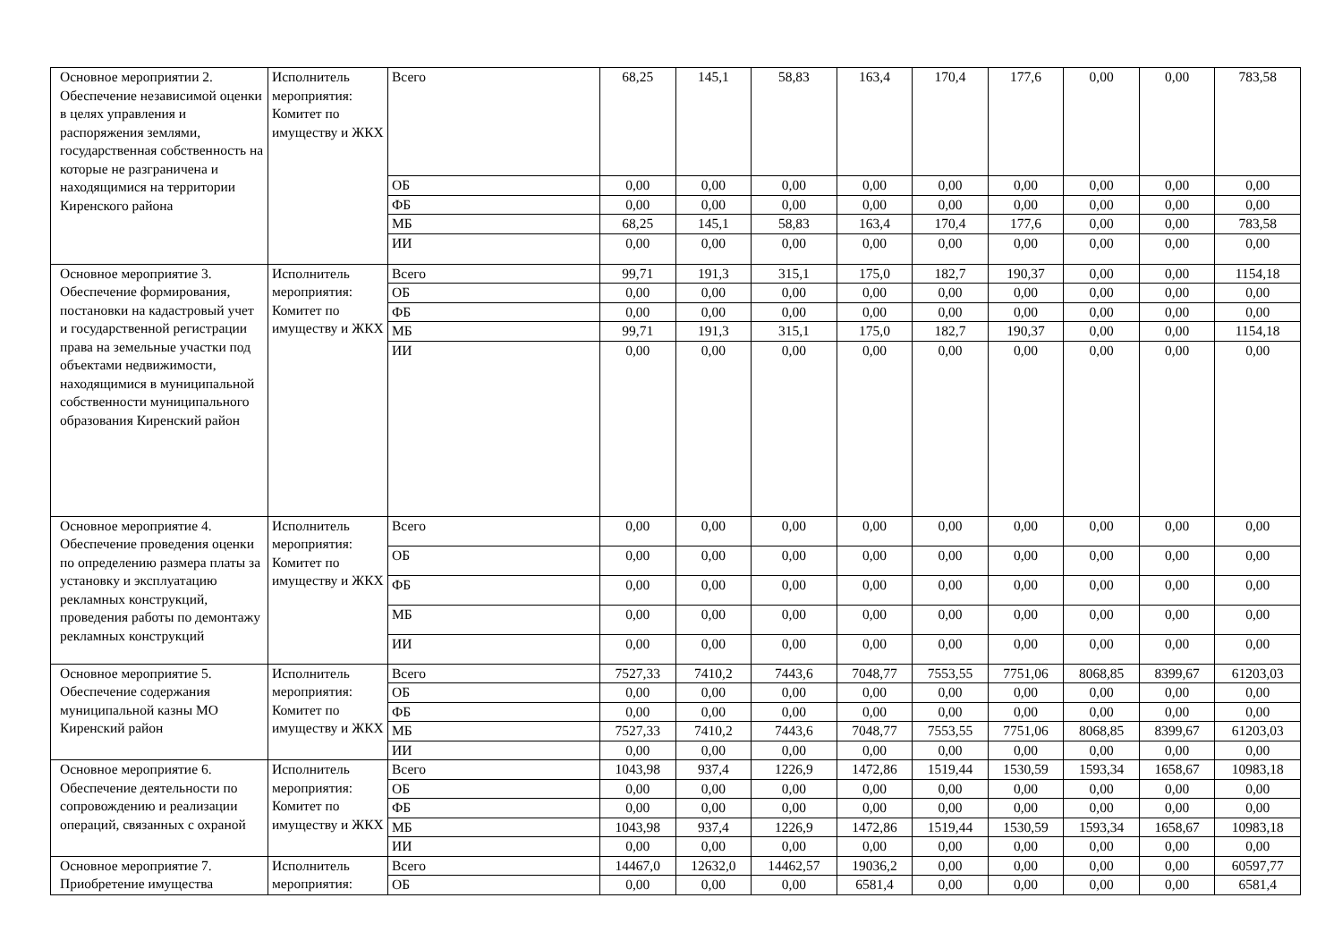| Основное мероприятии 2. Обеспечение независимой оценки в целях управления и распоряжения землями, государственная собственность на которые не разграничена и находящимися на территории Киренского района | Исполнитель мероприятия: Комитет по имуществу и ЖКХ | Всего | 68,25 | 145,1 | 58,83 | 163,4 | 170,4 | 177,6 | 0,00 | 0,00 | 783,58 |
| | | ОБ | 0,00 | 0,00 | 0,00 | 0,00 | 0,00 | 0,00 | 0,00 | 0,00 | 0,00 |
| | | ФБ | 0,00 | 0,00 | 0,00 | 0,00 | 0,00 | 0,00 | 0,00 | 0,00 | 0,00 |
| | | МБ | 68,25 | 145,1 | 58,83 | 163,4 | 170,4 | 177,6 | 0,00 | 0,00 | 783,58 |
| | | ИИ | 0,00 | 0,00 | 0,00 | 0,00 | 0,00 | 0,00 | 0,00 | 0,00 | 0,00 |
| Основное мероприятие 3. Обеспечение формирования, постановки на кадастровый учет и государственной регистрации права на земельные участки под объектами недвижимости, находящимися в муниципальной собственности муниципального образования Киренский район | Исполнитель мероприятия: Комитет по имуществу и ЖКХ | Всего | 99,71 | 191,3 | 315,1 | 175,0 | 182,7 | 190,37 | 0,00 | 0,00 | 1154,18 |
| | | ОБ | 0,00 | 0,00 | 0,00 | 0,00 | 0,00 | 0,00 | 0,00 | 0,00 | 0,00 |
| | | ФБ | 0,00 | 0,00 | 0,00 | 0,00 | 0,00 | 0,00 | 0,00 | 0,00 | 0,00 |
| | | МБ | 99,71 | 191,3 | 315,1 | 175,0 | 182,7 | 190,37 | 0,00 | 0,00 | 1154,18 |
| | | ИИ | 0,00 | 0,00 | 0,00 | 0,00 | 0,00 | 0,00 | 0,00 | 0,00 | 0,00 |
| Основное мероприятие 4. Обеспечение проведения оценки по определению размера платы за установку и эксплуатацию рекламных конструкций, проведения работы по демонтажу рекламных конструкций | Исполнитель мероприятия: Комитет по имуществу и ЖКХ | Всего | 0,00 | 0,00 | 0,00 | 0,00 | 0,00 | 0,00 | 0,00 | 0,00 | 0,00 |
| | | ОБ | 0,00 | 0,00 | 0,00 | 0,00 | 0,00 | 0,00 | 0,00 | 0,00 | 0,00 |
| | | ФБ | 0,00 | 0,00 | 0,00 | 0,00 | 0,00 | 0,00 | 0,00 | 0,00 | 0,00 |
| | | МБ | 0,00 | 0,00 | 0,00 | 0,00 | 0,00 | 0,00 | 0,00 | 0,00 | 0,00 |
| | | ИИ | 0,00 | 0,00 | 0,00 | 0,00 | 0,00 | 0,00 | 0,00 | 0,00 | 0,00 |
| Основное мероприятие 5. Обеспечение содержания муниципальной казны МО Киренский район | Исполнитель мероприятия: Комитет по имуществу и ЖКХ | Всего | 7527,33 | 7410,2 | 7443,6 | 7048,77 | 7553,55 | 7751,06 | 8068,85 | 8399,67 | 61203,03 |
| | | ОБ | 0,00 | 0,00 | 0,00 | 0,00 | 0,00 | 0,00 | 0,00 | 0,00 | 0,00 |
| | | ФБ | 0,00 | 0,00 | 0,00 | 0,00 | 0,00 | 0,00 | 0,00 | 0,00 | 0,00 |
| | | МБ | 7527,33 | 7410,2 | 7443,6 | 7048,77 | 7553,55 | 7751,06 | 8068,85 | 8399,67 | 61203,03 |
| | | ИИ | 0,00 | 0,00 | 0,00 | 0,00 | 0,00 | 0,00 | 0,00 | 0,00 | 0,00 |
| Основное мероприятие 6. Обеспечение деятельности по сопровождению и реализации операций, связанных с охраной | Исполнитель мероприятия: Комитет по имуществу и ЖКХ | Всего | 1043,98 | 937,4 | 1226,9 | 1472,86 | 1519,44 | 1530,59 | 1593,34 | 1658,67 | 10983,18 |
| | | ОБ | 0,00 | 0,00 | 0,00 | 0,00 | 0,00 | 0,00 | 0,00 | 0,00 | 0,00 |
| | | ФБ | 0,00 | 0,00 | 0,00 | 0,00 | 0,00 | 0,00 | 0,00 | 0,00 | 0,00 |
| | | МБ | 1043,98 | 937,4 | 1226,9 | 1472,86 | 1519,44 | 1530,59 | 1593,34 | 1658,67 | 10983,18 |
| | | ИИ | 0,00 | 0,00 | 0,00 | 0,00 | 0,00 | 0,00 | 0,00 | 0,00 | 0,00 |
| Основное мероприятие 7. Приобретение имущества | Исполнитель мероприятия: | Всего | 14467,0 | 12632,0 | 14462,57 | 19036,2 | 0,00 | 0,00 | 0,00 | 0,00 | 60597,77 |
| | | ОБ | 0,00 | 0,00 | 0,00 | 6581,4 | 0,00 | 0,00 | 0,00 | 0,00 | 6581,4 |